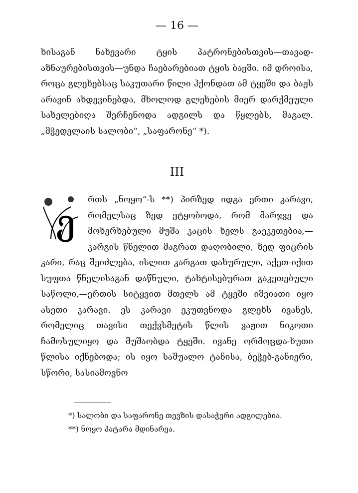— 16 —
ხისაგან ნახევარი ტყის პატრონებისთვის—თავად-აზნაურებისთვის—უნდა ჩაებარებიათ ტყის ბაჟში. იმ დროისა, როცა გლეხებსაც საკუთარი წილი ჰქონდათ ამ ტყეში და ბაჟს არავინ ახდევინებდა, მხოლოდ გლეხების მიერ დარქმეული სახელებიღა შერჩენოდა ადგილს და წყლებს, მაგალ. „მჭედელაის სალობი“, „საფარონე“ *).
III
ე
რთს „ნოყო“-ს **) პირზედ იდგა ერთი კარავი, რომელსაც ზედ ეტყობოდა, რომ მარჯვე და მოხერხებული მუშა კაცის ხელს გაეკეთებია,—კარგის წნელით მაგრათ დაღობილი, ზედ ფიცრის კარი, რაც შეიძლება, ისლით კარგათ დახურული, აქეთ-იქით სუფთა წნელისაგან დაწნული, ტახტისებურათ გაკეთებული საწოლი,—ერთის სიტყვით მთელს ამ ტყეში იშვიათი იყო ასეთი კარავი. ეს კარავი ეკუთვნოდა გლეხს ივანეს, რომელიც თავისი თექვსმეტის წლის ვაჟით ნიკოთი ჩამოსულიყო და მუშაობდა ტყეში. ივანე ორმოცდა-ხუთი წლისა იქნებოდა; ის იყო საშუალო ტანისა, ბეჭებ-განიერი, სწორი, სასიამოვნო
*) სალობი და საფარონე თევზის დასაჭერი ადგილებია.
**) ნოყო პატარა მდინარეა.